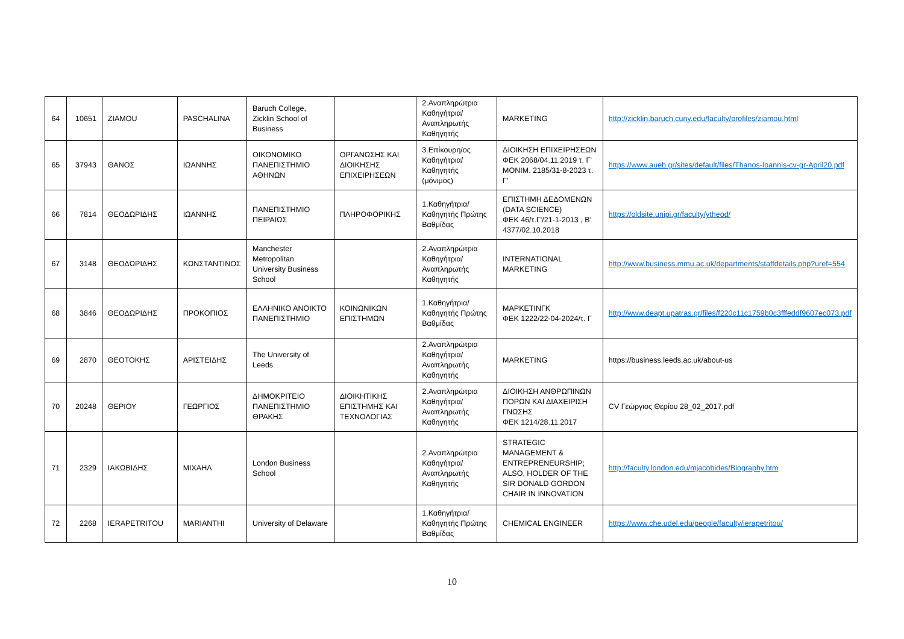| 64 | 10651 | ZIAMOU | PASCHALINA | Baruch College, Zicklin School of Business | | 2.Αναπληρώτρια Καθηγήτρια/Αναπληρωτής Καθηγητής | MARKETING | http://zicklin.baruch.cuny.edu/faculty/profiles/ziamou.html |
| 65 | 37943 | ΘΑΝΟΣ | ΙΩΑΝΝΗΣ | ΟΙΚΟΝΟΜΙΚΟ ΠΑΝΕΠΙΣΤΗΜΙΟ ΑΘΗΝΩΝ | ΟΡΓΑΝΩΣΗΣ ΚΑΙ ΔΙΟΙΚΗΣΗΣ ΕΠΙΧΕΙΡΗΣΕΩΝ | 3.Επίκουρη/ος Καθηγήτρια/Καθηγητής (μόνιμος) | ΔΙΟΙΚΗΣΗ ΕΠΙΧΕΙΡΗΣΕΩΝ ΦΕΚ 2068/04.11.2019 τ. Γ’ ΜΟΝΙΜ. 2185/31-8-2023 τ. Γ’ | https://www.aueb.gr/sites/default/files/Thanos-Ioannis-cv-gr-April20.pdf |
| 66 | 7814 | ΘΕΟΔΩΡΙΔΗΣ | ΙΩΑΝΝΗΣ | ΠΑΝΕΠΙΣΤΗΜΙΟ ΠΕΙΡΑΙΩΣ | ΠΛΗΡΟΦΟΡΙΚΗΣ | 1.Καθηγήτρια/Καθηγητής Πρώτης Βαθμίδας | ΕΠΙΣΤΗΜΗ ΔΕΔΟΜΕΝΩΝ (DATA SCIENCE) ΦΕΚ 46/τ.Γ'/21-1-2013 , Β’ 4377/02.10.2018 | https://oldsite.unipi.gr/faculty/ytheod/ |
| 67 | 3148 | ΘΕΟΔΩΡΙΔΗΣ | ΚΩΝΣΤΑΝΤΙΝΟΣ | Manchester Metropolitan University Business School | | 2.Αναπληρώτρια Καθηγήτρια/Αναπληρωτής Καθηγητής | INTERNATIONAL MARKETING | http://www.business.mmu.ac.uk/departments/staffdetails.php?uref=554 |
| 68 | 3846 | ΘΕΟΔΩΡΙΔΗΣ | ΠΡΟΚΟΠΙΟΣ | ΕΛΛΗΝΙΚΟ ΑΝΟΙΚΤΟ ΠΑΝΕΠΙΣΤΗΜΙΟ | ΚΟΙΝΩΝΙΚΩΝ ΕΠΙΣΤΗΜΩΝ | 1.Καθηγήτρια/Καθηγητής Πρώτης Βαθμίδας | ΜΑΡΚΕΤΙΝΓΚ ΦΕΚ 1222/22-04-2024/τ. Γ | http://www.deapt.upatras.gr/files/f220c11c1759b0c3fffeddf9607ec073.pdf |
| 69 | 2870 | ΘΕΟΤΟΚΗΣ | ΑΡΙΣΤΕΙΔΗΣ | The University of Leeds | | 2.Αναπληρώτρια Καθηγήτρια/Αναπληρωτής Καθηγητής | MARKETING | https://business.leeds.ac.uk/about-us |
| 70 | 20248 | ΘΕΡΙΟΥ | ΓΕΩΡΓΙΟΣ | ΔΗΜΟΚΡΙΤΕΙΟ ΠΑΝΕΠΙΣΤΗΜΙΟ ΘΡΑΚΗΣ | ΔΙΟΙΚΗΤΙΚΗΣ ΕΠΙΣΤΗΜΗΣ ΚΑΙ ΤΕΧΝΟΛΟΓΙΑΣ | 2.Αναπληρώτρια Καθηγήτρια/Αναπληρωτής Καθηγητής | ΔΙΟΙΚΗΣΗ ΑΝΘΡΩΠΙΝΩΝ ΠΟΡΩΝ ΚΑΙ ΔΙΑΧΕΙΡΙΣΗ ΓΝΩΣΗΣ ΦΕΚ 1214/28.11.2017 | CV Γεώργιος Θερίου 28_02_2017.pdf |
| 71 | 2329 | ΙΑΚΩΒΙΔΗΣ | ΜΙΧΑΗΛ | London Business School | | 2.Αναπληρώτρια Καθηγήτρια/Αναπληρωτής Καθηγητής | STRATEGIC MANAGEMENT & ENTREPRENEURSHIP; ALSO, HOLDER OF THE SIR DONALD GORDON CHAIR IN INNOVATION | http://faculty.london.edu/mjacobides/Biography.htm |
| 72 | 2268 | IERAPETRITOU | MARIANTHI | University of Delaware | | 1.Καθηγήτρια/Καθηγητής Πρώτης Βαθμίδας | CHEMICAL ENGINEER | https://www.che.udel.edu/people/faculty/ierapetritou/ |
10